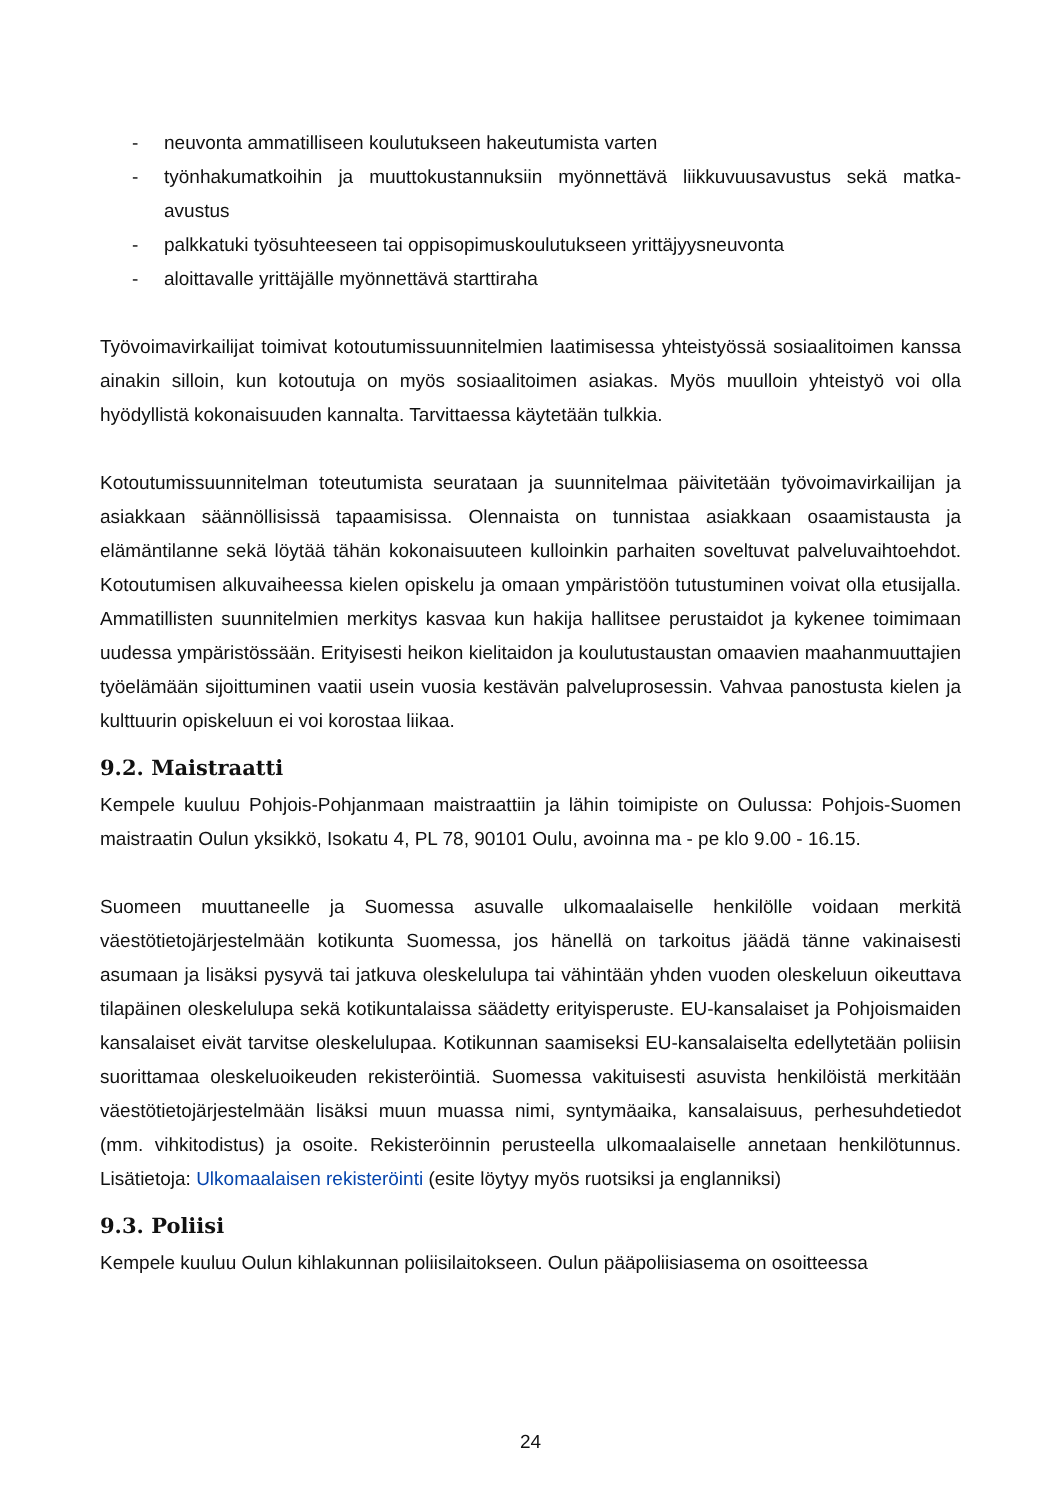- neuvonta ammatilliseen koulutukseen hakeutumista varten
- työnhakumatkoihin ja muuttokustannuksiin myönnettävä liikkuvuusavustus sekä matka-avustus
- palkkatuki työsuhteeseen tai oppisopimuskoulutukseen yrittäjyysneuvonta
- aloittavalle yrittäjälle myönnettävä starttiraha
Työvoimavirkailijat toimivat kotoutumissuunnitelmien laatimisessa yhteistyössä sosiaalitoimen kanssa ainakin silloin, kun kotoutuja on myös sosiaalitoimen asiakas. Myös muulloin yhteistyö voi olla hyödyllistä kokonaisuuden kannalta. Tarvittaessa käytetään tulkkia.
Kotoutumissuunnitelman toteutumista seurataan ja suunnitelmaa päivitetään työvoimavirkailijan ja asiakkaan säännöllisissä tapaamisissa. Olennaista on tunnistaa asiakkaan osaamistausta ja elämäntilanne sekä löytää tähän kokonaisuuteen kulloinkin parhaiten soveltuvat palveluvaihtoehdot. Kotoutumisen alkuvaiheessa kielen opiskelu ja omaan ympäristöön tutustuminen voivat olla etusijalla. Ammatillisten suunnitelmien merkitys kasvaa kun hakija hallitsee perustaidot ja kykenee toimimaan uudessa ympäristössään. Erityisesti heikon kielitaidon ja koulutustaustan omaavien maahanmuuttajien työelämään sijoittuminen vaatii usein vuosia kestävän palveluprosessin. Vahvaa panostusta kielen ja kulttuurin opiskeluun ei voi korostaa liikaa.
9.2. Maistraatti
Kempele kuuluu Pohjois-Pohjanmaan maistraattiin ja lähin toimipiste on Oulussa: Pohjois-Suomen maistraatin Oulun yksikkö, Isokatu 4, PL 78, 90101 Oulu, avoinna ma - pe klo 9.00 - 16.15.
Suomeen muuttaneelle ja Suomessa asuvalle ulkomaalaiselle henkilölle voidaan merkitä väestötietojärjestelmään kotikunta Suomessa, jos hänellä on tarkoitus jäädä tänne vakinaisesti asumaan ja lisäksi pysyvä tai jatkuva oleskelulupa tai vähintään yhden vuoden oleskeluun oikeuttava tilapäinen oleskelulupa sekä kotikuntalaissa säädetty erityisperuste. EU-kansalaiset ja Pohjoismaiden kansalaiset eivät tarvitse oleskelulupaa. Kotikunnan saamiseksi EU-kansalaiselta edellytetään poliisin suorittamaa oleskeluoikeuden rekisteröintiä. Suomessa vakituisesti asuvista henkilöistä merkitään väestötietojärjestelmään lisäksi muun muassa nimi, syntymäaika, kansalaisuus, perhesuhdetiedot (mm. vihkitodistus) ja osoite. Rekisteröinnin perusteella ulkomaalaiselle annetaan henkilötunnus. Lisätietoja: Ulkomaalaisen rekisteröinti (esite löytyy myös ruotsiksi ja englanniksi)
9.3. Poliisi
Kempele kuuluu Oulun kihlakunnan poliisilaitokseen. Oulun pääpoliisiasema on osoitteessa
24